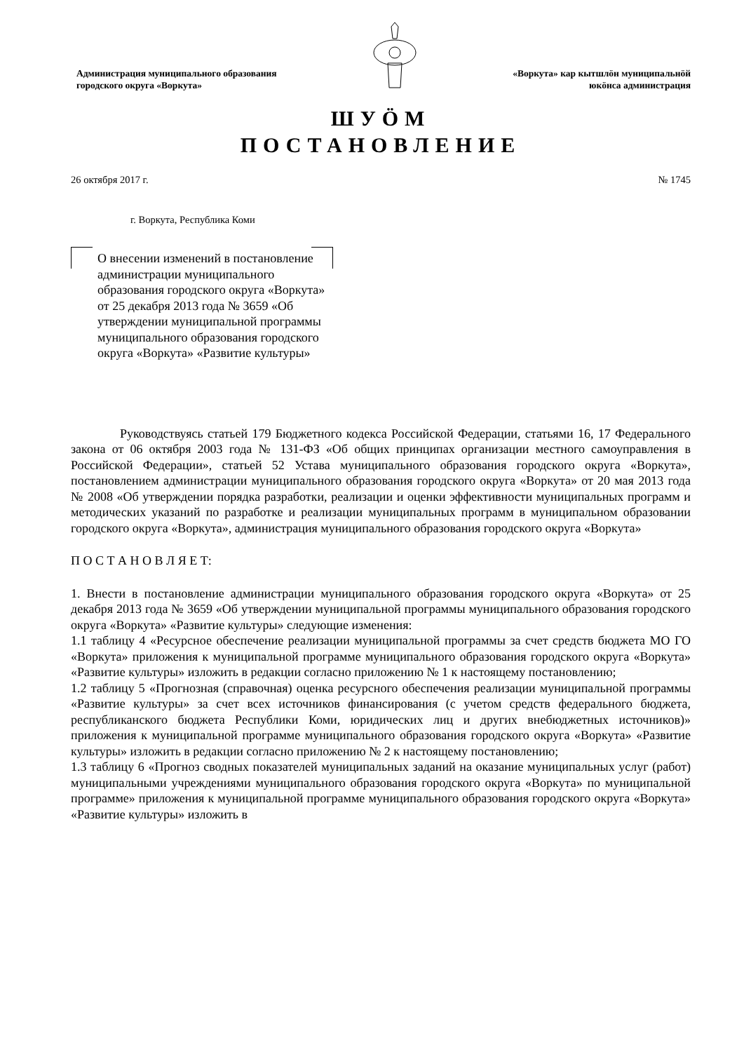Администрация муниципального образования
городского округа «Воркута»
«Воркута» кар кытшлӧн муниципальнӧй
юкӧнса администрация
ШУӦМ
ПОСТАНОВЛЕНИЕ
26 октября 2017 г. № 1745
г. Воркута, Республика Коми
О внесении изменений в постановление администрации муниципального образования городского округа «Воркута» от 25 декабря 2013 года № 3659 «Об утверждении муниципальной программы муниципального образования городского округа «Воркута» «Развитие культуры»
Руководствуясь статьей 179 Бюджетного кодекса Российской Федерации, статьями 16, 17 Федерального закона от 06 октября 2003 года № 131-ФЗ «Об общих принципах организации местного самоуправления в Российской Федерации», статьей 52 Устава муниципального образования городского округа «Воркута», постановлением администрации муниципального образования городского округа «Воркута» от 20 мая 2013 года № 2008 «Об утверждении порядка разработки, реализации и оценки эффективности муниципальных программ и методических указаний по разработке и реализации муниципальных программ в муниципальном образовании городского округа «Воркута», администрация муниципального образования городского округа «Воркута»
П О С Т А Н О В Л Я Е Т:
1. Внести в постановление администрации муниципального образования городского округа «Воркута» от 25 декабря 2013 года № 3659 «Об утверждении муниципальной программы муниципального образования городского округа «Воркута» «Развитие культуры» следующие изменения:
1.1 таблицу 4 «Ресурсное обеспечение реализации муниципальной программы за счет средств бюджета МО ГО «Воркута» приложения к муниципальной программе муниципального образования городского округа «Воркута» «Развитие культуры» изложить в редакции согласно приложению № 1 к настоящему постановлению;
1.2 таблицу 5 «Прогнозная (справочная) оценка ресурсного обеспечения реализации муниципальной программы «Развитие культуры» за счет всех источников финансирования (с учетом средств федерального бюджета, республиканского бюджета Республики Коми, юридических лиц и других внебюджетных источников)» приложения к муниципальной программе муниципального образования городского округа «Воркута» «Развитие культуры» изложить в редакции согласно приложению № 2 к настоящему постановлению;
1.3 таблицу 6 «Прогноз сводных показателей муниципальных заданий на оказание муниципальных услуг (работ) муниципальными учреждениями муниципального образования городского округа «Воркута» по муниципальной программе» приложения к муниципальной программе муниципального образования городского округа «Воркута» «Развитие культуры» изложить в